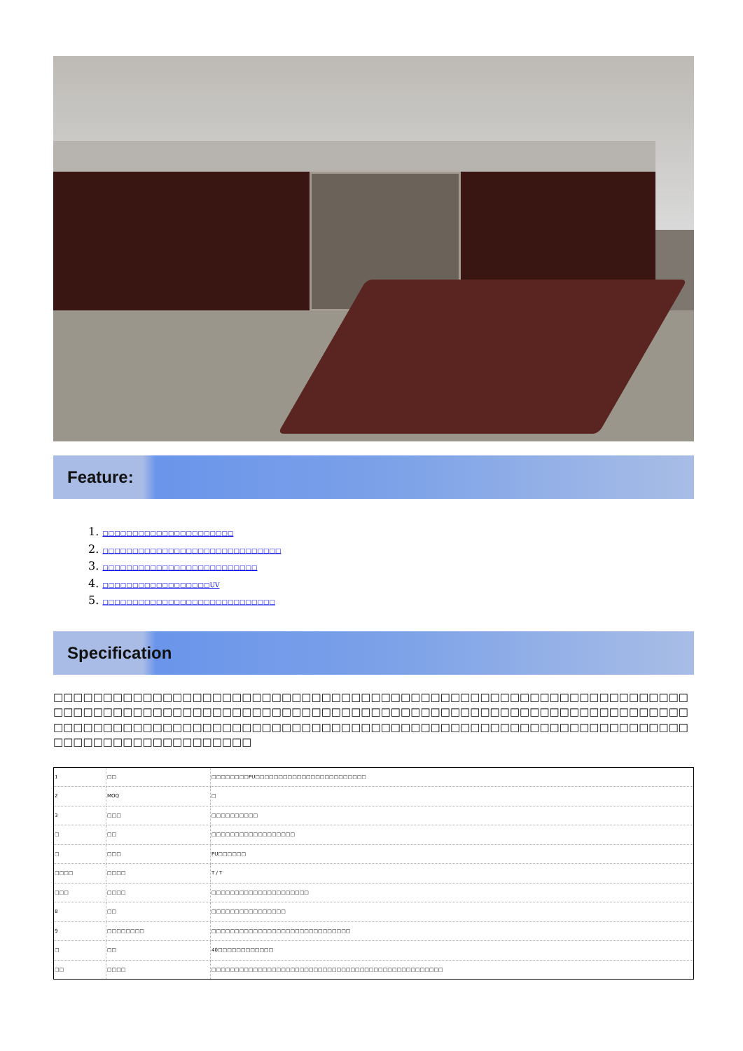Feature:
1. □□□□□□□□□□□□□□□□□□□□□□
2. □□□□□□□□□□□□□□□□□□□□□□□□□□□□□□
3. □□□□□□□□□□□□□□□□□□□□□□□□□□
4. □□□□□□□□□□□□□□□□□□UV
5. □□□□□□□□□□□□□□□□□□□□□□□□□□□□□
Specification
□□□□□□□□□□□□□□□□□□□□□□□□□□□□□□□□□□□□□□□□□□□□□□□□□□□□□□□□□□□□□□□□□□□□□□□□□□□□□□□□□□□□□□□□□□□□□□□□□□□□□□□□□□□□□□□□□□□□□□□□□□□□□□□□□□□□□□□□□□□□□□□□□□□□□□□□□□□□□□□□□□□□□□□□□□□□□□□□□□□□□□□□□□□□□□□□□□□□□□□□□□□□□□□□□□□□
| 1 | □□ | □□□□□□□□PU□□□□□□□□□□□□□□□□□□□□□□□□ |
| 2 | MOQ | □ |
| 3 | □□□ | □□□□□□□□□□ |
| □ | □□ | □□□□□□□□□□□□□□□□□□ |
| □ | □□□ | PU□□□□□□ |
| □□□□ | □□□□ | T / T |
| □□□ | □□□□ | □□□□□□□□□□□□□□□□□□□□□ |
| 8 | □□ | □□□□□□□□□□□□□□□□ |
| 9 | □□□□□□□□ | □□□□□□□□□□□□□□□□□□□□□□□□□□□□□□ |
| □ | □□ | 40□□□□□□□□□□□□ |
| □□ | □□□□ | □□□□□□□□□□□□□□□□□□□□□□□□□□□□□□□□□□□□□□□□□□□□□□□□□□ |